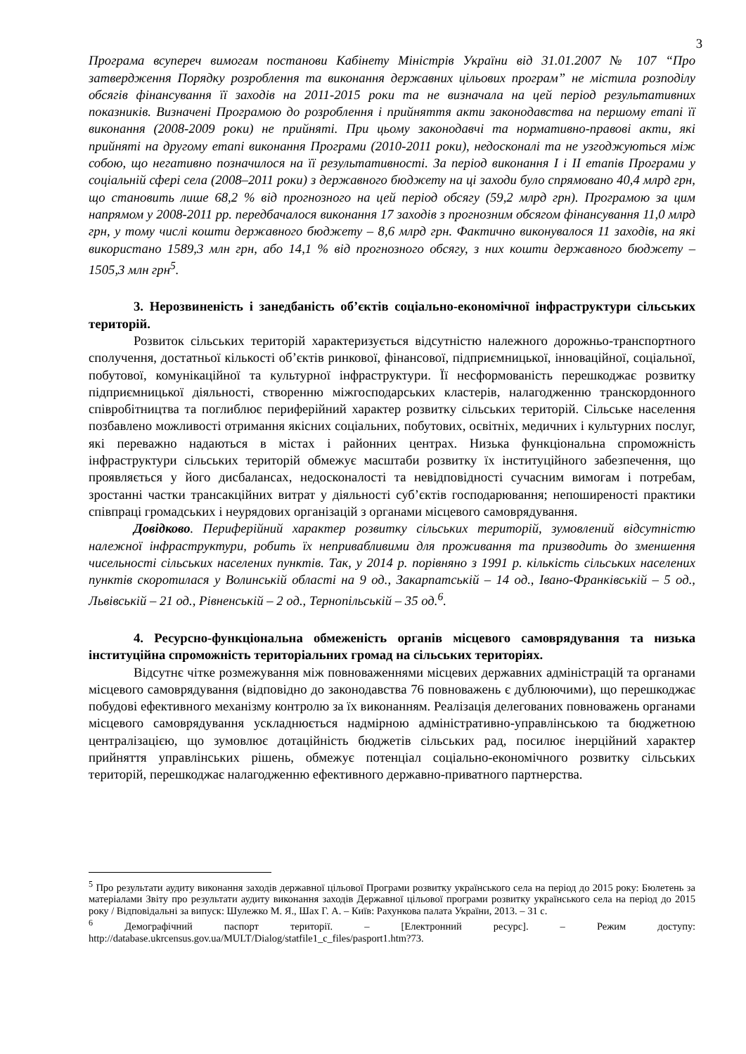3
Програма всупереч вимогам постанови Кабінету Міністрів України від 31.01.2007 № 107 “Про затвердження Порядку розроблення та виконання державних цільових програм” не містила розподілу обсягів фінансування її заходів на 2011-2015 роки та не визначала на цей період результативних показників. Визначені Програмою до розроблення і прийняття акти законодавства на першому етапі її виконання (2008-2009 роки) не прийняті. При цьому законодавчі та нормативно-правові акти, які прийняті на другому етапі виконання Програми (2010-2011 роки), недосконалі та не узгоджуються між собою, що негативно позначилося на її результативності. За період виконання І і ІІ етапів Програми у соціальній сфері села (2008–2011 роки) з державного бюджету на ці заходи було спрямовано 40,4 млрд грн, що становить лише 68,2 % від прогнозного на цей період обсягу (59,2 млрд грн). Програмою за цим напрямом у 2008-2011 рр. передбачалося виконання 17 заходів з прогнозним обсягом фінансування 11,0 млрд грн, у тому числі кошти державного бюджету – 8,6 млрд грн. Фактично виконувалося 11 заходів, на які використано 1589,3 млн грн, або 14,1 % від прогнозного обсягу, з них кошти державного бюджету – 1505,3 млн грн<sup>5</sup>.
3. Нерозвиненість і занедбаність об’єктів соціально-економічної інфраструктури сільських територій.
Розвиток сільських територій характеризується відсутністю належного дорожньо-транспортного сполучення, достатньої кількості об’єктів ринкової, фінансової, підприємницької, інноваційної, соціальної, побутової, комунікаційної та культурної інфраструктури. Її несформованість перешкоджає розвитку підприємницької діяльності, створенню міжгосподарських кластерів, налагодженню транскордонного співробітництва та поглиблює периферійний характер розвитку сільських територій. Сільське населення позбавлено можливості отримання якісних соціальних, побутових, освітніх, медичних і культурних послуг, які переважно надаються в містах і районних центрах. Низька функціональна спроможність інфраструктури сільських територій обмежує масштаби розвитку їх інституційного забезпечення, що проявляється у його дисбалансах, недосконалості та невідповідності сучасним вимогам і потребам, зростанні частки трансакційних витрат у діяльності суб’єктів господарювання; непоширеності практики співпраці громадських і неурядових організацій з органами місцевого самоврядування.
Довідково. Периферійний характер розвитку сільських територій, зумовлений відсутністю належної інфраструктури, робить їх непривабливими для проживання та призводить до зменшення чисельності сільських населених пунктів. Так, у 2014 р. порівняно з 1991 р. кількість сільських населених пунктів скоротилася у Волинській області на 9 од., Закарпатській – 14 од., Івано-Франківській – 5 од., Львівській – 21 од., Рівненській – 2 од., Тернопільській – 35 од.<sup>6</sup>.
4. Ресурсно-функціональна обмеженість органів місцевого самоврядування та низька інституційна спроможність територіальних громад на сільських територіях.
Відсутнє чітке розмежування між повноваженнями місцевих державних адміністрацій та органами місцевого самоврядування (відповідно до законодавства 76 повноважень є дублюючими), що перешкоджає побудові ефективного механізму контролю за їх виконанням. Реалізація делегованих повноважень органами місцевого самоврядування ускладнюється надмірною адміністративно-управлінською та бюджетною централізацією, що зумовлює дотаційність бюджетів сільських рад, посилює інерційний характер прийняття управлінських рішень, обмежує потенціал соціально-економічного розвитку сільських територій, перешкоджає налагодженню ефективного державно-приватного партнерства.
<sup>5</sup> Про результати аудиту виконання заходів державної цільової Програми розвитку українського села на період до 2015 року: Бюлетень за матеріалами Звіту про результати аудиту виконання заходів Державної цільової програми розвитку українського села на період до 2015 року / Відповідальні за випуск: Шулежко М. Я., Шах Г. А. – Київ: Рахункова палата України, 2013. – 31 с.
<sup>6</sup> Демографічний паспорт території. – [Електронний ресурс]. – Режим доступу: http://database.ukrcensus.gov.ua/MULT/Dialog/statfile1_c_files/pasport1.htm?73.